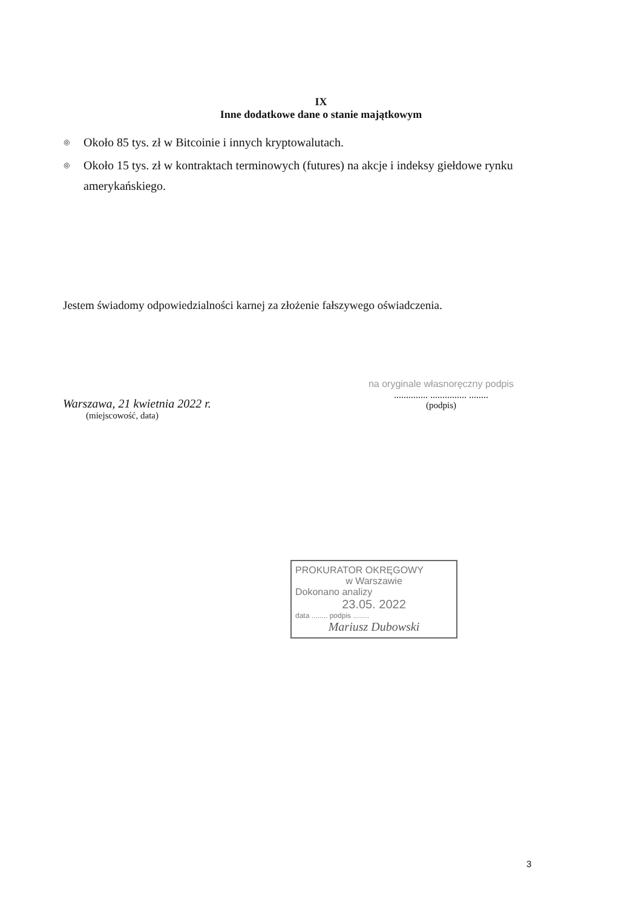IX
Inne dodatkowe dane o stanie majątkowym
◎ Około 85 tys. zł w Bitcoinie i innych kryptowalutach.
◎ Około 15 tys. zł w kontraktach terminowych (futures) na akcje i indeksy giełdowe rynku amerykańskiego.
Jestem świadomy odpowiedzialności karnej za złożenie fałszywego oświadczenia.
Warszawa, 21 kwietnia 2022 r.
(miejscowość, data)
na oryginale własnoręczny podpis
.............. ............... ........
(podpis)
PROKURATOR OKRĘGOWY
w Warszawie
Dokonano analizy
23.05. 2022
data ........ podpis ........
Mariusz Dubowski
3